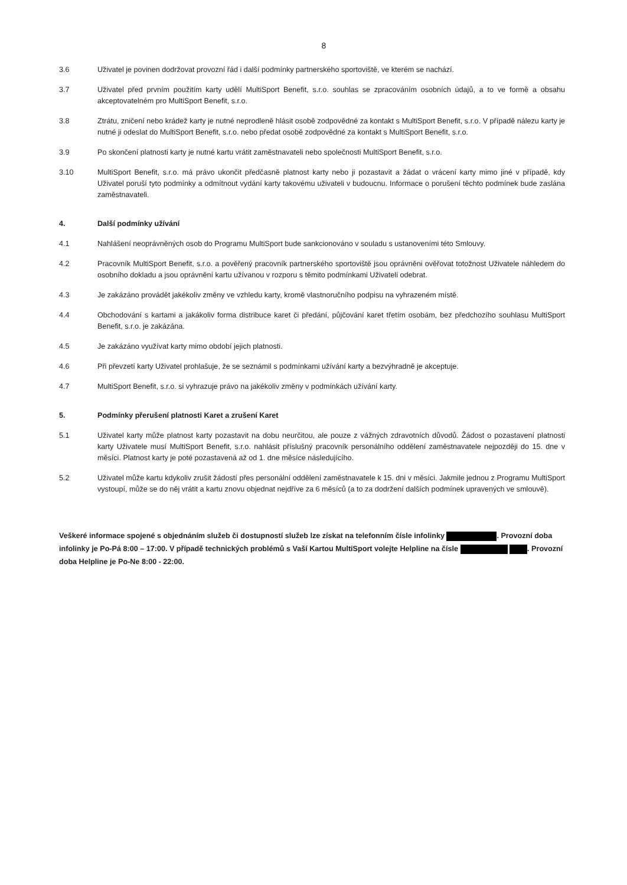8
3.6 Uživatel je povinen dodržovat provozní řád i další podmínky partnerského sportoviště, ve kterém se nachází.
3.7 Uživatel před prvním použitím karty udělí MultiSport Benefit, s.r.o. souhlas se zpracováním osobních údajů, a to ve formě a obsahu akceptovatelném pro MultiSport Benefit, s.r.o.
3.8 Ztrátu, zničení nebo krádež karty je nutné neprodleně hlásit osobě zodpovědné za kontakt s MultiSport Benefit, s.r.o. V případě nálezu karty je nutné ji odeslat do MultiSport Benefit, s.r.o. nebo předat osobě zodpovědné za kontakt s MultiSport Benefit, s.r.o.
3.9 Po skončení platnosti karty je nutné kartu vrátit zaměstnavateli nebo společnosti MultiSport Benefit, s.r.o.
3.10 MultiSport Benefit, s.r.o. má právo ukončit předčasně platnost karty nebo ji pozastavit a žádat o vrácení karty mimo jiné v případě, kdy Uživatel poruší tyto podmínky a odmítnout vydání karty takovému uživateli v budoucnu. Informace o porušení těchto podmínek bude zaslána zaměstnavateli.
4. Další podmínky užívání
4.1 Nahlášení neoprávněných osob do Programu MultiSport bude sankcionováno v souladu s ustanoveními této Smlouvy.
4.2 Pracovník MultiSport Benefit, s.r.o. a pověřený pracovník partnerského sportoviště jsou oprávněni ověřovat totožnost Uživatele náhledem do osobního dokladu a jsou oprávnění kartu užívanou v rozporu s těmito podmínkami Uživateli odebrat.
4.3 Je zakázáno provádět jakékoliv změny ve vzhledu karty, kromě vlastnoručního podpisu na vyhrazeném místě.
4.4 Obchodování s kartami a jakákoliv forma distribuce karet či předání, půjčování karet třetím osobám, bez předchozího souhlasu MultiSport Benefit, s.r.o. je zakázána.
4.5 Je zakázáno využívat karty mimo období jejich platnosti.
4.6 Při převzetí karty Uživatel prohlašuje, že se seznámil s podmínkami užívání karty a bezvýhradně je akceptuje.
4.7 MultiSport Benefit, s.r.o. si vyhrazuje právo na jakékoliv změny v podmínkách užívání karty.
5. Podmínky přerušení platnosti Karet a zrušení Karet
5.1 Uživatel karty může platnost karty pozastavit na dobu neurčitou, ale pouze z vážných zdravotních důvodů. Žádost o pozastavení platnosti karty Uživatele musí MultiSport Benefit, s.r.o. nahlásit příslušný pracovník personálního oddělení zaměstnavatele nejpozději do 15. dne v měsíci. Platnost karty je poté pozastavená až od 1. dne měsíce následujícího.
5.2 Uživatel může kartu kdykoliv zrušit žádostí přes personální oddělení zaměstnavatele k 15. dni v měsíci. Jakmile jednou z Programu MultiSport vystoupí, může se do něj vrátit a kartu znovu objednat nejdříve za 6 měsíců (a to za dodržení dalších podmínek upravených ve smlouvě).
Veškeré informace spojené s objednáním služeb či dostupností služeb lze získat na telefonním čísle infolinky . Provozní doba infolinky je Po-Pá 8:00 – 17:00. V případě technických problémů s Vaší Kartou MultiSport volejte Helpline na čísle . Provozní doba Helpline je Po-Ne 8:00 - 22:00.